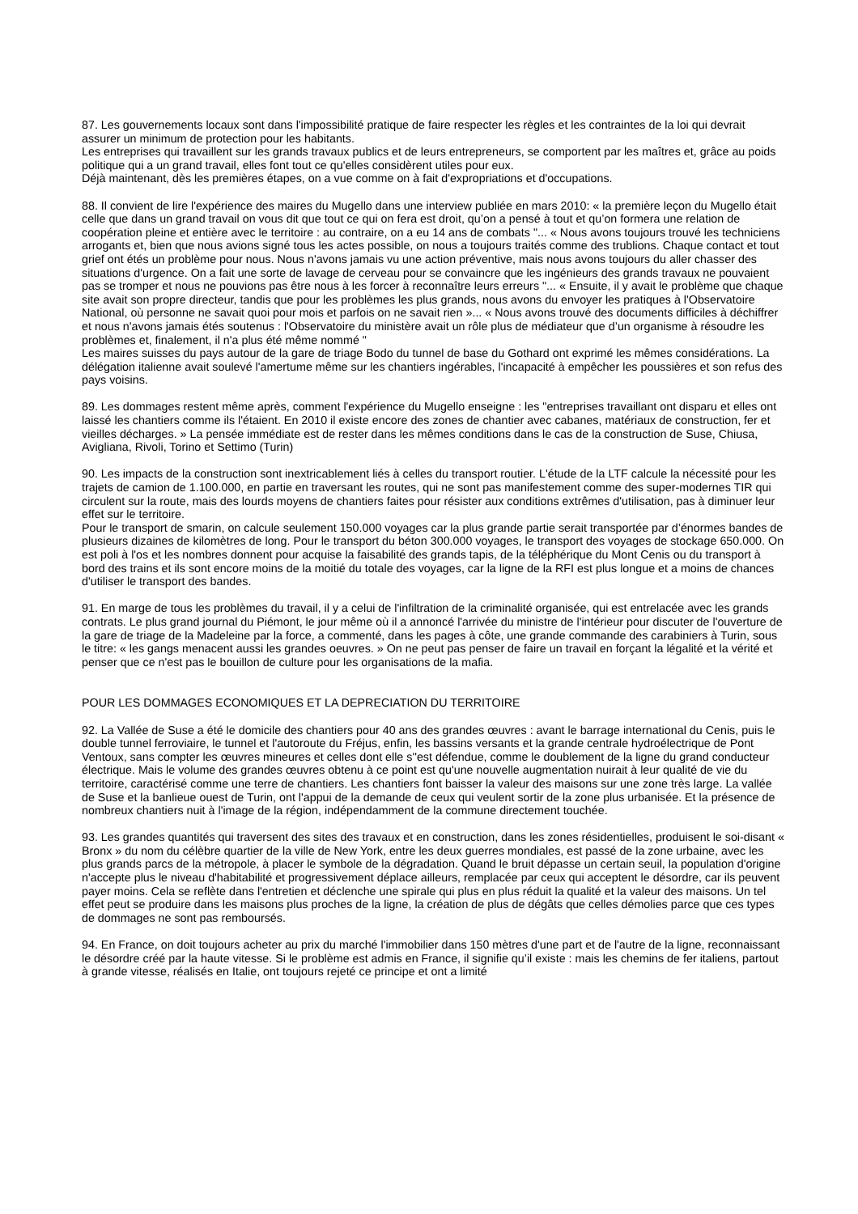87. Les gouvernements locaux sont dans l'impossibilité pratique de faire respecter les règles et les contraintes de la loi qui devrait assurer un minimum de protection pour les habitants.
Les entreprises qui travaillent sur les grands travaux publics et de leurs entrepreneurs, se comportent par les maîtres et, grâce au poids politique qui a un grand travail, elles font tout ce qu'elles considèrent utiles pour eux.
Déjà maintenant, dès les premières étapes, on a vue comme on à fait d'expropriations et d'occupations.
88. Il convient de lire l'expérience des maires du Mugello dans une interview publiée en mars 2010: « la première leçon du Mugello était celle que dans un grand travail on vous dit que tout ce qui on fera est droit, qu’on a pensé à tout et qu’on formera une relation de coopération pleine et entière avec le territoire : au contraire, on a eu 14 ans de combats "... « Nous avons toujours trouvé les techniciens arrogants et, bien que nous avions signé tous les actes possible, on nous a toujours traités comme des trublions. Chaque contact et tout grief ont étés un problème pour nous. Nous n'avons jamais vu une action préventive, mais nous avons toujours du aller chasser des situations d'urgence. On a fait une sorte de lavage de cerveau pour se convaincre que les ingénieurs des grands travaux ne pouvaient pas se tromper et nous ne pouvions pas être nous à les forcer à reconnaître leurs erreurs "... « Ensuite, il y avait le problème que chaque site avait son propre directeur, tandis que pour les problèmes les plus grands, nous avons du envoyer les pratiques à l'Observatoire National, où personne ne savait quoi pour mois et parfois on ne savait rien »... « Nous avons trouvé des documents difficiles à déchiffrer et nous n'avons jamais étés soutenus : l'Observatoire du ministère avait un rôle plus de médiateur que d’un organisme à résoudre les problèmes et, finalement, il n'a plus été même nommé "
Les maires suisses du pays autour de la gare de triage Bodo du tunnel de base du Gothard ont exprimé les mêmes considérations. La délégation italienne avait soulevé l'amertume même sur les chantiers ingérables, l'incapacité à empêcher les poussières et son refus des pays voisins.
89. Les dommages restent même après, comment l'expérience du Mugello enseigne : les "entreprises travaillant ont disparu et elles ont laissé les chantiers comme ils l'étaient. En 2010 il existe encore des zones de chantier avec cabanes, matériaux de construction, fer et vieilles décharges. » La pensée immédiate est de rester dans les mêmes conditions dans le cas de la construction de Suse, Chiusa, Avigliana, Rivoli, Torino et Settimo (Turin)
90. Les impacts de la construction sont inextricablement liés à celles du transport routier. L'étude de la LTF calcule la nécessité pour les trajets de camion de 1.100.000, en partie en traversant les routes, qui ne sont pas manifestement comme des super-modernes TIR qui circulent sur la route, mais des lourds moyens de chantiers faites pour résister aux conditions extrêmes d'utilisation, pas à diminuer leur effet sur le territoire.
Pour le transport de smarin, on calcule seulement 150.000 voyages car la plus grande partie serait transportée par d’énormes bandes de plusieurs dizaines de kilomètres de long. Pour le transport du béton 300.000 voyages, le transport des voyages de stockage 650.000. On est poli à l'os et les nombres donnent pour acquise la faisabilité des grands tapis, de la téléphérique du Mont Cenis ou du transport à bord des trains et ils sont encore moins de la moitié du totale des voyages, car la ligne de la RFI est plus longue et a moins de chances d'utiliser le transport des bandes.
91. En marge de tous les problèmes du travail, il y a celui de l'infiltration de la criminalité organisée, qui est entrelacée avec les grands contrats. Le plus grand journal du Piémont, le jour même où il a annoncé l'arrivée du ministre de l'intérieur pour discuter de l'ouverture de la gare de triage de la Madeleine par la force, a commenté, dans les pages à côte, une grande commande des carabiniers à Turin, sous le titre: « les gangs menacent aussi les grandes oeuvres. » On ne peut pas penser de faire un travail en forçant la légalité et la vérité et penser que ce n'est pas le bouillon de culture pour les organisations de la mafia.
POUR LES DOMMAGES ECONOMIQUES ET LA DEPRECIATION DU TERRITOIRE
92. La Vallée de Suse a été le domicile des chantiers pour 40 ans des grandes œuvres : avant le barrage international du Cenis, puis le double tunnel ferroviaire, le tunnel et l'autoroute du Fréjus, enfin, les bassins versants et la grande centrale hydroélectrique de Pont Ventoux, sans compter les œuvres mineures et celles dont elle s''est défendue, comme le doublement de la ligne du grand conducteur électrique. Mais le volume des grandes œuvres obtenu à ce point est qu'une nouvelle augmentation nuirait à leur qualité de vie du territoire, caractérisé comme une terre de chantiers. Les chantiers font baisser la valeur des maisons sur une zone très large. La vallée de Suse et la banlieue ouest de Turin, ont l'appui de la demande de ceux qui veulent sortir de la zone plus urbanisée. Et la présence de nombreux chantiers nuit à l'image de la région, indépendamment de la commune directement touchée.
93. Les grandes quantités qui traversent des sites des travaux et en construction, dans les zones résidentielles, produisent le soi-disant « Bronx » du nom du célèbre quartier de la ville de New York, entre les deux guerres mondiales, est passé de la zone urbaine, avec les plus grands parcs de la métropole, à placer le symbole de la dégradation. Quand le bruit dépasse un certain seuil, la population d'origine n'accepte plus le niveau d'habitabilité et progressivement déplace ailleurs, remplacée par ceux qui acceptent le désordre, car ils peuvent payer moins. Cela se reflète dans l'entretien et déclenche une spirale qui plus en plus réduit la qualité et la valeur des maisons. Un tel effet peut se produire dans les maisons plus proches de la ligne, la création de plus de dégâts que celles démolies parce que ces types de dommages ne sont pas remboursés.
94. En France, on doit toujours acheter au prix du marché l'immobilier dans 150 mètres d'une part et de l'autre de la ligne, reconnaissant le désordre créé par la haute vitesse. Si le problème est admis en France, il signifie qu’il existe : mais les chemins de fer italiens, partout à grande vitesse, réalisés en Italie, ont toujours rejeté ce principe et ont a limité